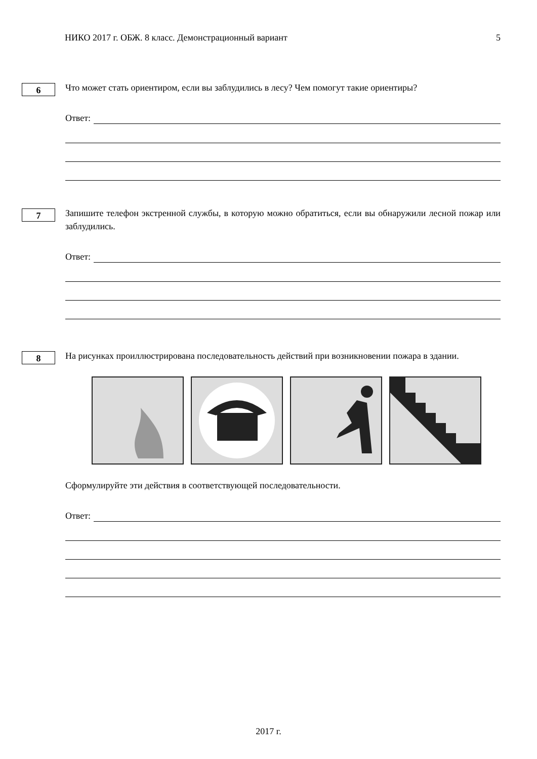НИКО 2017 г. ОБЖ. 8 класс. Демонстрационный вариант 5
6
Что может стать ориентиром, если вы заблудились в лесу? Чем помогут такие ориентиры?
Ответ:
7
Запишите телефон экстренной службы, в которую можно обратиться, если вы обнаружили лесной пожар или заблудились.
Ответ:
8
На рисунках проиллюстрирована последовательность действий при возникновении пожара в здании.
Сформулируйте эти действия в соответствующей последовательности.
Ответ:
2017 г.